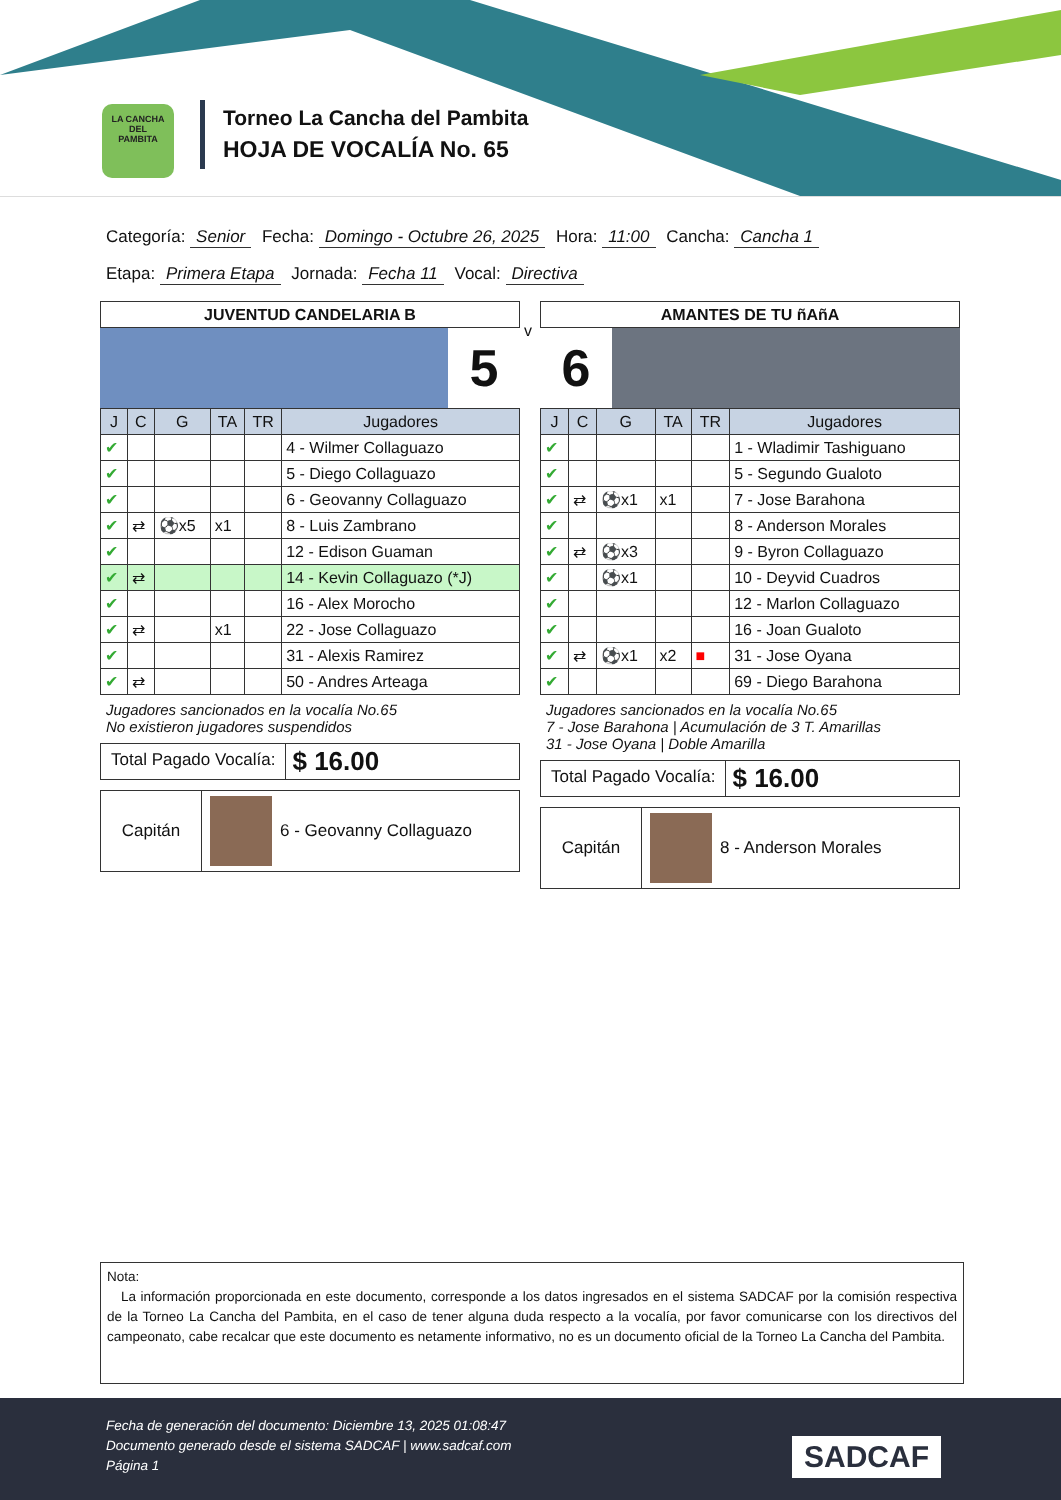LA CANCHA
DEL
PAMBITA
Torneo La Cancha del Pambita
HOJA DE VOCALÍA No. 65
Categoría: Senior Fecha: Domingo - Octubre 26, 2025 Hora: 11:00 Cancha: Cancha 1
Etapa: Primera Etapa Jornada: Fecha 11 Vocal: Directiva
| JUVENTUD CANDELARIA B |
5
| J | C | G | TA | TR | Jugadores |
| --- | --- | --- | --- | --- | --- |
| ✔ | | | | | 4 - Wilmer Collaguazo |
| ✔ | | | | | 5 - Diego Collaguazo |
| ✔ | | | | | 6 - Geovanny Collaguazo |
| ✔ | ⇄ | ⚽x5 | x1 | | 8 - Luis Zambrano |
| ✔ | | | | | 12 - Edison Guaman |
| ✔ | ⇄ | | | | 14 - Kevin Collaguazo (*J) |
| ✔ | | | | | 16 - Alex Morocho |
| ✔ | ⇄ | | x1 | | 22 - Jose Collaguazo |
| ✔ | | | | | 31 - Alexis Ramirez |
| ✔ | ⇄ | | | | 50 - Andres Arteaga |
Jugadores sancionados en la vocalía No.65
No existieron jugadores suspendidos
Total Pagado Vocalía:
$ 16.00
Capitán
6 - Geovanny Collaguazo
v
| AMANTES DE TU ñAñA |
6
| J | C | G | TA | TR | Jugadores |
| --- | --- | --- | --- | --- | --- |
| ✔ | | | | | 1 - Wladimir Tashiguano |
| ✔ | | | | | 5 - Segundo Gualoto |
| ✔ | ⇄ | ⚽x1 | x1 | | 7 - Jose Barahona |
| ✔ | | | | | 8 - Anderson Morales |
| ✔ | ⇄ | ⚽x3 | | | 9 - Byron Collaguazo |
| ✔ | | ⚽x1 | | | 10 - Deyvid Cuadros |
| ✔ | | | | | 12 - Marlon Collaguazo |
| ✔ | | | | | 16 - Joan Gualoto |
| ✔ | ⇄ | ⚽x1 | x2 | ■ | 31 - Jose Oyana |
| ✔ | | | | | 69 - Diego Barahona |
Jugadores sancionados en la vocalía No.65
7 - Jose Barahona | Acumulación de 3 T. Amarillas
31 - Jose Oyana | Doble Amarilla
Total Pagado Vocalía:
$ 16.00
Capitán
8 - Anderson Morales
Nota:
La información proporcionada en este documento, corresponde a los datos ingresados en el sistema SADCAF por la comisión respectiva de la Torneo La Cancha del Pambita, en el caso de tener alguna duda respecto a la vocalía, por favor comunicarse con los directivos del campeonato, cabe recalcar que este documento es netamente informativo, no es un documento oficial de la Torneo La Cancha del Pambita.
Fecha de generación del documento: Diciembre 13, 2025 01:08:47
Documento generado desde el sistema SADCAF | www.sadcaf.com
Página 1
SADCAF